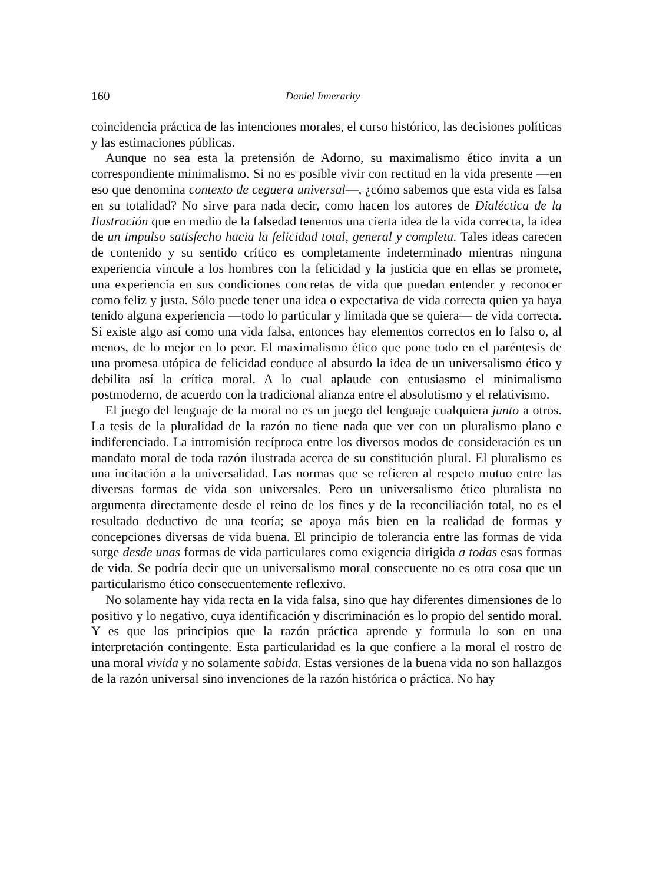160 Daniel Innerarity
coincidencia práctica de las intenciones morales, el curso histórico, las decisiones políticas y las estimaciones públicas.
Aunque no sea esta la pretensión de Adorno, su maximalismo ético invita a un correspondiente minimalismo. Si no es posible vivir con rectitud en la vida presente —en eso que denomina contexto de ceguera universal—, ¿cómo sabemos que esta vida es falsa en su totalidad? No sirve para nada decir, como hacen los autores de Dialéctica de la Ilustración que en medio de la falsedad tenemos una cierta idea de la vida correcta, la idea de un impulso satisfecho hacia la felicidad total, general y completa. Tales ideas carecen de contenido y su sentido crítico es completamente indeterminado mientras ninguna experiencia vincule a los hombres con la felicidad y la justicia que en ellas se promete, una experiencia en sus condiciones concretas de vida que puedan entender y reconocer como feliz y justa. Sólo puede tener una idea o expectativa de vida correcta quien ya haya tenido alguna experiencia —todo lo particular y limitada que se quiera— de vida correcta. Si existe algo así como una vida falsa, entonces hay elementos correctos en lo falso o, al menos, de lo mejor en lo peor. El maximalismo ético que pone todo en el paréntesis de una promesa utópica de felicidad conduce al absurdo la idea de un universalismo ético y debilita así la crítica moral. A lo cual aplaude con entusiasmo el minimalismo postmoderno, de acuerdo con la tradicional alianza entre el absolutismo y el relativismo.
El juego del lenguaje de la moral no es un juego del lenguaje cualquiera junto a otros. La tesis de la pluralidad de la razón no tiene nada que ver con un pluralismo plano e indiferenciado. La intromisión recíproca entre los diversos modos de consideración es un mandato moral de toda razón ilustrada acerca de su constitución plural. El pluralismo es una incitación a la universalidad. Las normas que se refieren al respeto mutuo entre las diversas formas de vida son universales. Pero un universalismo ético pluralista no argumenta directamente desde el reino de los fines y de la reconciliación total, no es el resultado deductivo de una teoría; se apoya más bien en la realidad de formas y concepciones diversas de vida buena. El principio de tolerancia entre las formas de vida surge desde unas formas de vida particulares como exigencia dirigida a todas esas formas de vida. Se podría decir que un universalismo moral consecuente no es otra cosa que un particularismo ético consecuentemente reflexivo.
No solamente hay vida recta en la vida falsa, sino que hay diferentes dimensiones de lo positivo y lo negativo, cuya identificación y discriminación es lo propio del sentido moral. Y es que los principios que la razón práctica aprende y formula lo son en una interpretación contingente. Esta particularidad es la que confiere a la moral el rostro de una moral vivida y no solamente sabida. Estas versiones de la buena vida no son hallazgos de la razón universal sino invenciones de la razón histórica o práctica. No hay